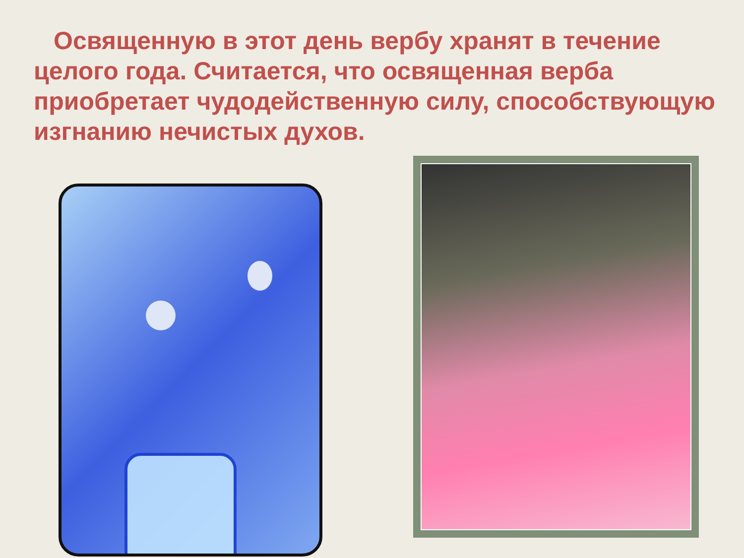Освященную в этот день вербу хранят в течение целого года. Считается, что освященная верба приобретает чудодейственную силу, способствующую изгнанию нечистых духов.